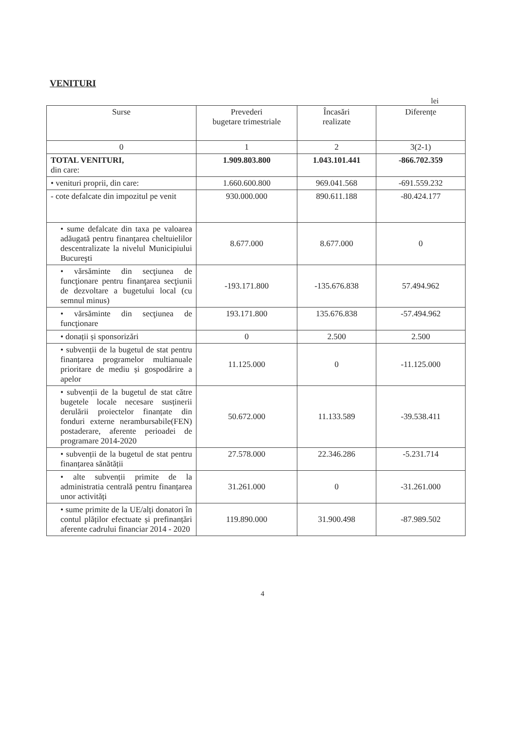VENITURI
lei
| Surse | Prevederi bugetare trimestriale | Încasări realizate | Diferențe |
| --- | --- | --- | --- |
| 0 | 1 | 2 | 3(2-1) |
| TOTAL VENITURI, din care: | 1.909.803.800 | 1.043.101.441 | -866.702.359 |
| • venituri proprii, din care: | 1.660.600.800 | 969.041.568 | -691.559.232 |
| - cote defalcate din impozitul pe venit | 930.000.000 | 890.611.188 | -80.424.177 |
| • sume defalcate din taxa pe valoarea adăugată pentru finanţarea cheltuielilor descentralizate la nivelul Municipiului Bucureşti | 8.677.000 | 8.677.000 | 0 |
| • vărsăminte din secţiunea de funcţionare pentru finanţarea secţiunii de dezvoltare a bugetului local (cu semnul minus) | -193.171.800 | -135.676.838 | 57.494.962 |
| • vărsăminte din secţiunea de funcţionare | 193.171.800 | 135.676.838 | -57.494.962 |
| • donații și sponsorizări | 0 | 2.500 | 2.500 |
| • subvenții de la bugetul de stat pentru finanțarea programelor multianuale prioritare de mediu și gospodărire a apelor | 11.125.000 | 0 | -11.125.000 |
| • subvenții de la bugetul de stat către bugetele locale necesare susținerii derulării proiectelor finanțate din fonduri externe nerambursabile(FEN) postaderare, aferente perioadei de programare 2014-2020 | 50.672.000 | 11.133.589 | -39.538.411 |
| • subvenții de la bugetul de stat pentru finanțarea sănătății | 27.578.000 | 22.346.286 | -5.231.714 |
| • alte subvenții primite de la administratia centrală pentru finanțarea unor activități | 31.261.000 | 0 | -31.261.000 |
| • sume primite de la UE/alți donatori în contul plăților efectuate și prefinanțări aferente cadrului financiar 2014 - 2020 | 119.890.000 | 31.900.498 | -87.989.502 |
4